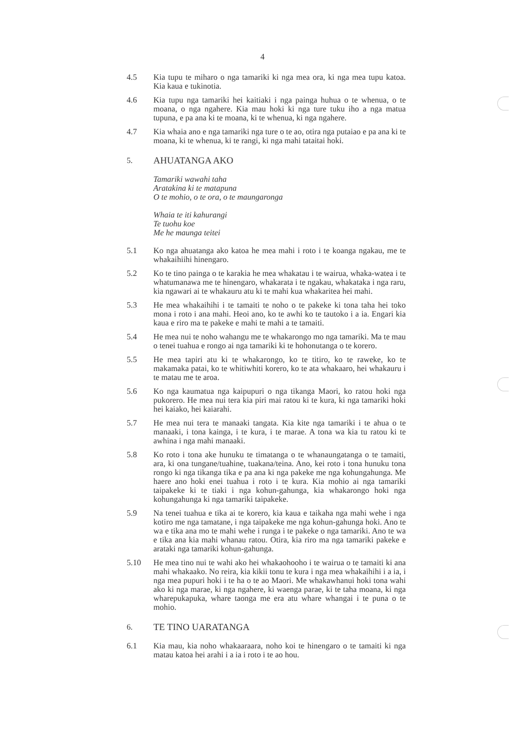4
4.5 Kia tupu te miharo o nga tamariki ki nga mea ora, ki nga mea tupu katoa. Kia kaua e tukinotia.
4.6 Kia tupu nga tamariki hei kaitiaki i nga painga huhua o te whenua, o te moana, o nga ngahere. Kia mau hoki ki nga ture tuku iho a nga matua tupuna, e pa ana ki te moana, ki te whenua, ki nga ngahere.
4.7 Kia whaia ano e nga tamariki nga ture o te ao, otira nga putaiao e pa ana ki te moana, ki te whenua, ki te rangi, ki nga mahi tataitai hoki.
5. AHUATANGA AKO
Tamariki wawahi taha
Aratakina ki te matapuna
O te mohio, o te ora, o te maungaronga
Whaia te iti kahurangi
Te tuohu koe
Me he maunga teitei
5.1 Ko nga ahuatanga ako katoa he mea mahi i roto i te koanga ngakau, me te whakaihiihi hinengaro.
5.2 Ko te tino painga o te karakia he mea whakatau i te wairua, whaka-watea i te whatumanawa me te hinengaro, whakarata i te ngakau, whakataka i nga raru, kia ngawari ai te whakauru atu ki te mahi kua whakaritea hei mahi.
5.3 He mea whakaihihi i te tamaiti te noho o te pakeke ki tona taha hei toko mona i roto i ana mahi. Heoi ano, ko te awhi ko te tautoko i a ia. Engari kia kaua e riro ma te pakeke e mahi te mahi a te tamaiti.
5.4 He mea nui te noho wahangu me te whakarongo mo nga tamariki. Ma te mau o tenei tuahua e rongo ai nga tamariki ki te hohonutanga o te korero.
5.5 He mea tapiri atu ki te whakarongo, ko te titiro, ko te raweke, ko te makamaka patai, ko te whitiwhiti korero, ko te ata whakaaro, hei whakauru i te matau me te aroa.
5.6 Ko nga kaumatua nga kaipupuri o nga tikanga Maori, ko ratou hoki nga pukorero. He mea nui tera kia piri mai ratou ki te kura, ki nga tamariki hoki hei kaiako, hei kaiarahi.
5.7 He mea nui tera te manaaki tangata. Kia kite nga tamariki i te ahua o te manaaki, i tona kainga, i te kura, i te marae. A tona wa kia tu ratou ki te awhina i nga mahi manaaki.
5.8 Ko roto i tona ake hunuku te timatanga o te whanaungatanga o te tamaiti, ara, ki ona tungane/tuahine, tuakana/teina. Ano, kei roto i tona hunuku tona rongo ki nga tikanga tika e pa ana ki nga pakeke me nga kohungahunga. Me haere ano hoki enei tuahua i roto i te kura. Kia mohio ai nga tamariki taipakeke ki te tiaki i nga kohun-gahunga, kia whakarongo hoki nga kohungahunga ki nga tamariki taipakeke.
5.9 Na tenei tuahua e tika ai te korero, kia kaua e taikaha nga mahi wehe i nga kotiro me nga tamatane, i nga taipakeke me nga kohun-gahunga hoki. Ano te wa e tika ana mo te mahi wehe i runga i te pakeke o nga tamariki. Ano te wa e tika ana kia mahi whanau ratou. Otira, kia riro ma nga tamariki pakeke e arataki nga tamariki kohun-gahunga.
5.10 He mea tino nui te wahi ako hei whakaohooho i te wairua o te tamaiti ki ana mahi whakaako. No reira, kia kikii tonu te kura i nga mea whakaihihi i a ia, i nga mea pupuri hoki i te ha o te ao Maori. Me whakawhanui hoki tona wahi ako ki nga marae, ki nga ngahere, ki waenga parae, ki te taha moana, ki nga wharepukapuka, whare taonga me era atu whare whangai i te puna o te mohio.
6. TE TINO UARATANGA
6.1 Kia mau, kia noho whakaaraara, noho koi te hinengaro o te tamaiti ki nga matau katoa hei arahi i a ia i roto i te ao hou.